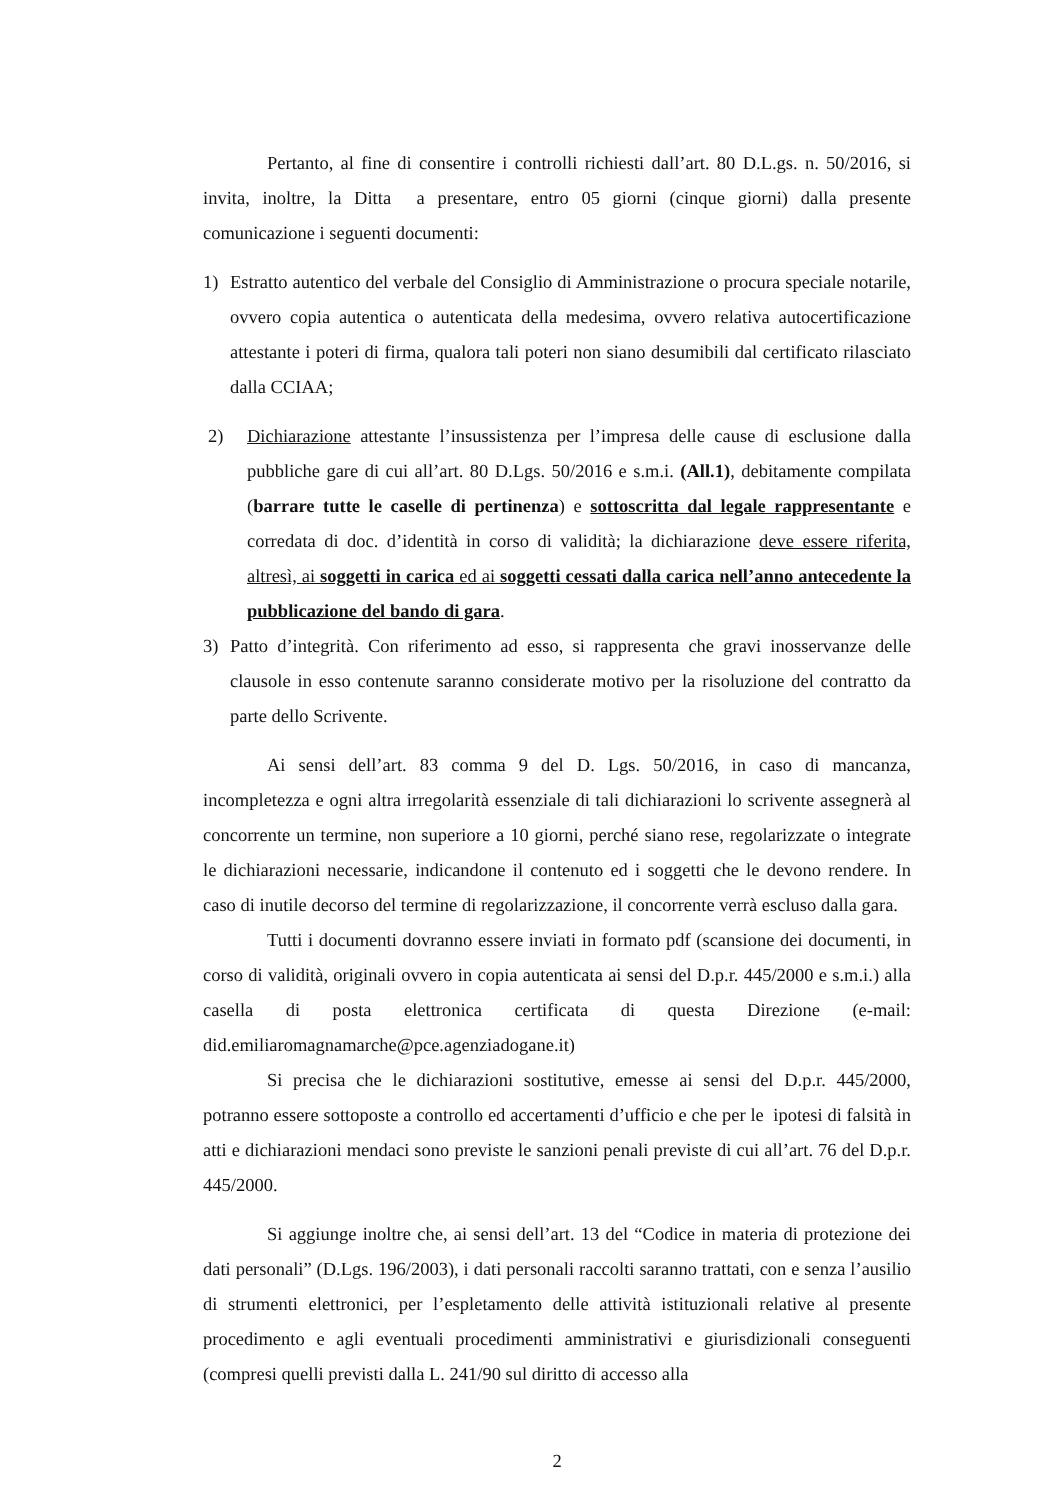Pertanto, al fine di consentire i controlli richiesti dall’art. 80 D.L.gs. n. 50/2016, si invita, inoltre, la Ditta a presentare, entro 05 giorni (cinque giorni) dalla presente comunicazione i seguenti documenti:
1) Estratto autentico del verbale del Consiglio di Amministrazione o procura speciale notarile, ovvero copia autentica o autenticata della medesima, ovvero relativa autocertificazione attestante i poteri di firma, qualora tali poteri non siano desumibili dal certificato rilasciato dalla CCIAA;
2) Dichiarazione attestante l’insussistenza per l’impresa delle cause di esclusione dalla pubbliche gare di cui all’art. 80 D.Lgs. 50/2016 e s.m.i. (All.1), debitamente compilata (barrare tutte le caselle di pertinenza) e sottoscritta dal legale rappresentante e corredata di doc. d’identità in corso di validità; la dichiarazione deve essere riferita, altresì, ai soggetti in carica ed ai soggetti cessati dalla carica nell’anno antecedente la pubblicazione del bando di gara.
3) Patto d’integrità. Con riferimento ad esso, si rappresenta che gravi inosservanze delle clausole in esso contenute saranno considerate motivo per la risoluzione del contratto da parte dello Scrivente.
Ai sensi dell’art. 83 comma 9 del D. Lgs. 50/2016, in caso di mancanza, incompletezza e ogni altra irregolarità essenziale di tali dichiarazioni lo scrivente assegnerà al concorrente un termine, non superiore a 10 giorni, perché siano rese, regolarizzate o integrate le dichiarazioni necessarie, indicandone il contenuto ed i soggetti che le devono rendere. In caso di inutile decorso del termine di regolarizzazione, il concorrente verrà escluso dalla gara.
Tutti i documenti dovranno essere inviati in formato pdf (scansione dei documenti, in corso di validità, originali ovvero in copia autenticata ai sensi del D.p.r. 445/2000 e s.m.i.) alla casella di posta elettronica certificata di questa Direzione (e-mail: did.emiliaromagnamarche@pce.agenziadogane.it)
Si precisa che le dichiarazioni sostitutive, emesse ai sensi del D.p.r. 445/2000, potranno essere sottoposte a controllo ed accertamenti d’ufficio e che per le ipotesi di falsità in atti e dichiarazioni mendaci sono previste le sanzioni penali previste di cui all’art. 76 del D.p.r. 445/2000.
Si aggiunge inoltre che, ai sensi dell’art. 13 del “Codice in materia di protezione dei dati personali” (D.Lgs. 196/2003), i dati personali raccolti saranno trattati, con e senza l’ausilio di strumenti elettronici, per l’espletamento delle attività istituzionali relative al presente procedimento e agli eventuali procedimenti amministrativi e giurisdizionali conseguenti (compresi quelli previsti dalla L. 241/90 sul diritto di accesso alla
2